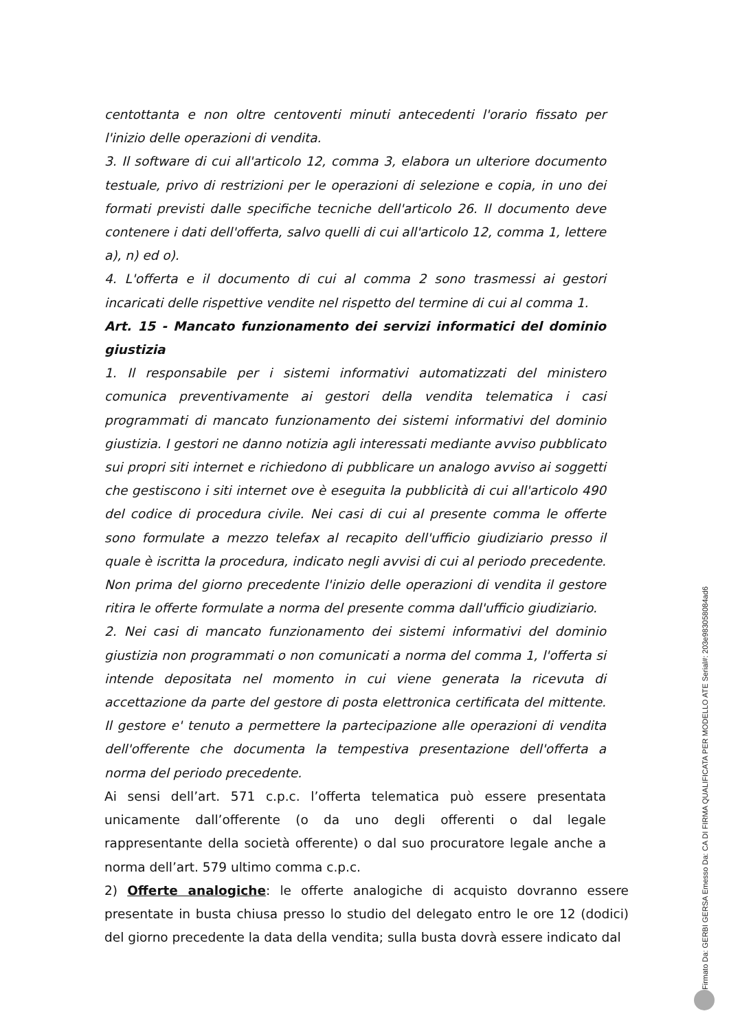centottanta e non oltre centoventi minuti antecedenti l'orario fissato per l'inizio delle operazioni di vendita.
3. Il software di cui all'articolo 12, comma 3, elabora un ulteriore documento testuale, privo di restrizioni per le operazioni di selezione e copia, in uno dei formati previsti dalle specifiche tecniche dell'articolo 26. Il documento deve contenere i dati dell'offerta, salvo quelli di cui all'articolo 12, comma 1, lettere a), n) ed o).
4. L'offerta e il documento di cui al comma 2 sono trasmessi ai gestori incaricati delle rispettive vendite nel rispetto del termine di cui al comma 1.
Art. 15 - Mancato funzionamento dei servizi informatici del dominio giustizia
1. Il responsabile per i sistemi informativi automatizzati del ministero comunica preventivamente ai gestori della vendita telematica i casi programmati di mancato funzionamento dei sistemi informativi del dominio giustizia. I gestori ne danno notizia agli interessati mediante avviso pubblicato sui propri siti internet e richiedono di pubblicare un analogo avviso ai soggetti che gestiscono i siti internet ove è eseguita la pubblicità di cui all'articolo 490 del codice di procedura civile. Nei casi di cui al presente comma le offerte sono formulate a mezzo telefax al recapito dell'ufficio giudiziario presso il quale è iscritta la procedura, indicato negli avvisi di cui al periodo precedente. Non prima del giorno precedente l'inizio delle operazioni di vendita il gestore ritira le offerte formulate a norma del presente comma dall'ufficio giudiziario.
2. Nei casi di mancato funzionamento dei sistemi informativi del dominio giustizia non programmati o non comunicati a norma del comma 1, l'offerta si intende depositata nel momento in cui viene generata la ricevuta di accettazione da parte del gestore di posta elettronica certificata del mittente. Il gestore e' tenuto a permettere la partecipazione alle operazioni di vendita dell'offerente che documenta la tempestiva presentazione dell'offerta a norma del periodo precedente.
Ai sensi dell’art. 571 c.p.c. l’offerta telematica può essere presentata unicamente dall’offerente (o da uno degli offerenti o dal legale rappresentante della società offerente) o dal suo procuratore legale anche a norma dell’art. 579 ultimo comma c.p.c.
2) Offerte analogiche: le offerte analogiche di acquisto dovranno essere presentate in busta chiusa presso lo studio del delegato entro le ore 12 (dodici) del giorno precedente la data della vendita; sulla busta dovrà essere indicato dal
Firmato Da: GERBI GERSA Emesso Da: CA DI FIRMA QUALIFICATA PER MODELLO ATE Serial#: 203e9830580​84ad6